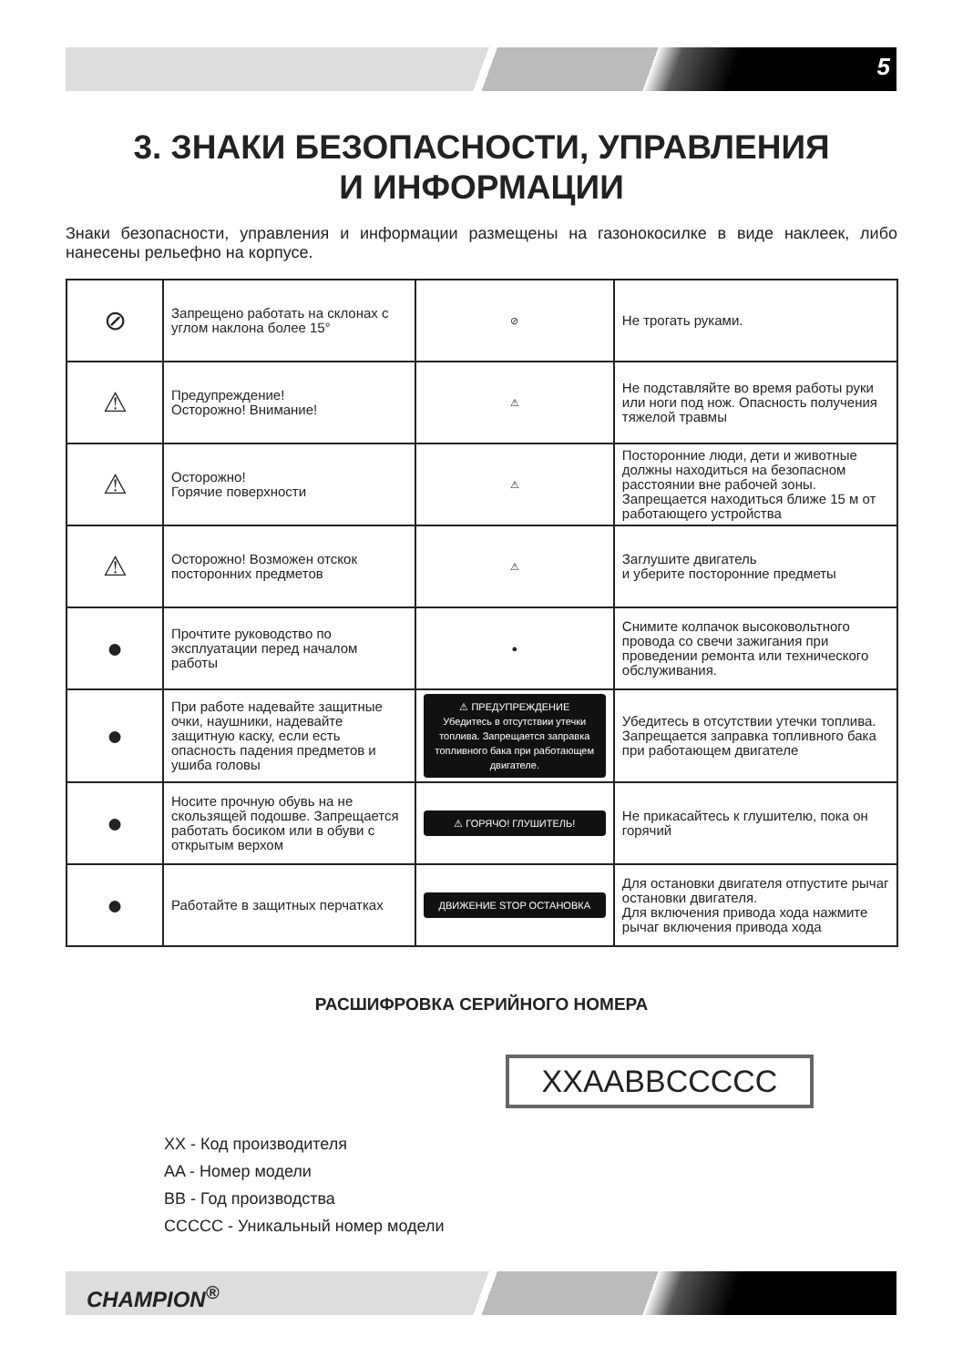5
3. ЗНАКИ БЕЗОПАСНОСТИ, УПРАВЛЕНИЯ
И ИНФОРМАЦИИ
Знаки безопасности, управления и информации размещены на газонокосилке в виде наклеек, либо нанесены рельефно на корпусе.
| ⊘ | Запрещено работать на склонах с углом наклона более 15° | ⊘ | Не трогать руками. |
| ⚠ | Предупреждение! Осторожно! Внимание! | ⚠ | Не подставляйте во время работы руки или ноги под нож. Опасность получения тяжелой травмы |
| ⚠ | Осторожно! Горячие поверхности | ⚠ | Посторонние люди, дети и животные должны находиться на безопасном расстоянии вне рабочей зоны. Запрещается находиться ближе 15 м от работающего устройства |
| ⚠ | Осторожно! Возможен отскок посторонних предметов | ⚠ | Заглушите двигатель и уберите посторонние предметы |
| ● | Прочтите руководство по эксплуатации перед началом работы | ● | Снимите колпачок высоковольтного провода со свечи зажигания при проведении ремонта или технического обслуживания. |
| ● | При работе надевайте защитные очки, наушники, надевайте защитную каску, если есть опасность падения предметов и ушиба головы | ⚠ ПРЕДУПРЕЖДЕНИЕ Убедитесь в отсутствии утечки топлива. Запрещается заправка топливного бака при работающем двигателе. | Убедитесь в отсутствии утечки топлива. Запрещается заправка топливного бака при работающем двигателе |
| ● | Носите прочную обувь на не скользящей подошве. Запрещается работать босиком или в обуви с открытым верхом | ⚠ ГОРЯЧО! ГЛУШИТЕЛЬ! | Не прикасайтесь к глушителю, пока он горячий |
| ● | Работайте в защитных перчатках | ДВИЖЕНИЕ STOP ОСТАНОВКА | Для остановки двигателя отпустите рычаг остановки двигателя. Для включения привода хода нажмите рычаг включения привода хода |
РАСШИФРОВКА СЕРИЙНОГО НОМЕРА
XXAABBCCCCC
XX - Код производителя
AA - Номер модели
BB - Год производства
CCCCC - Уникальный номер модели
CHAMPION<sup>®</sup>